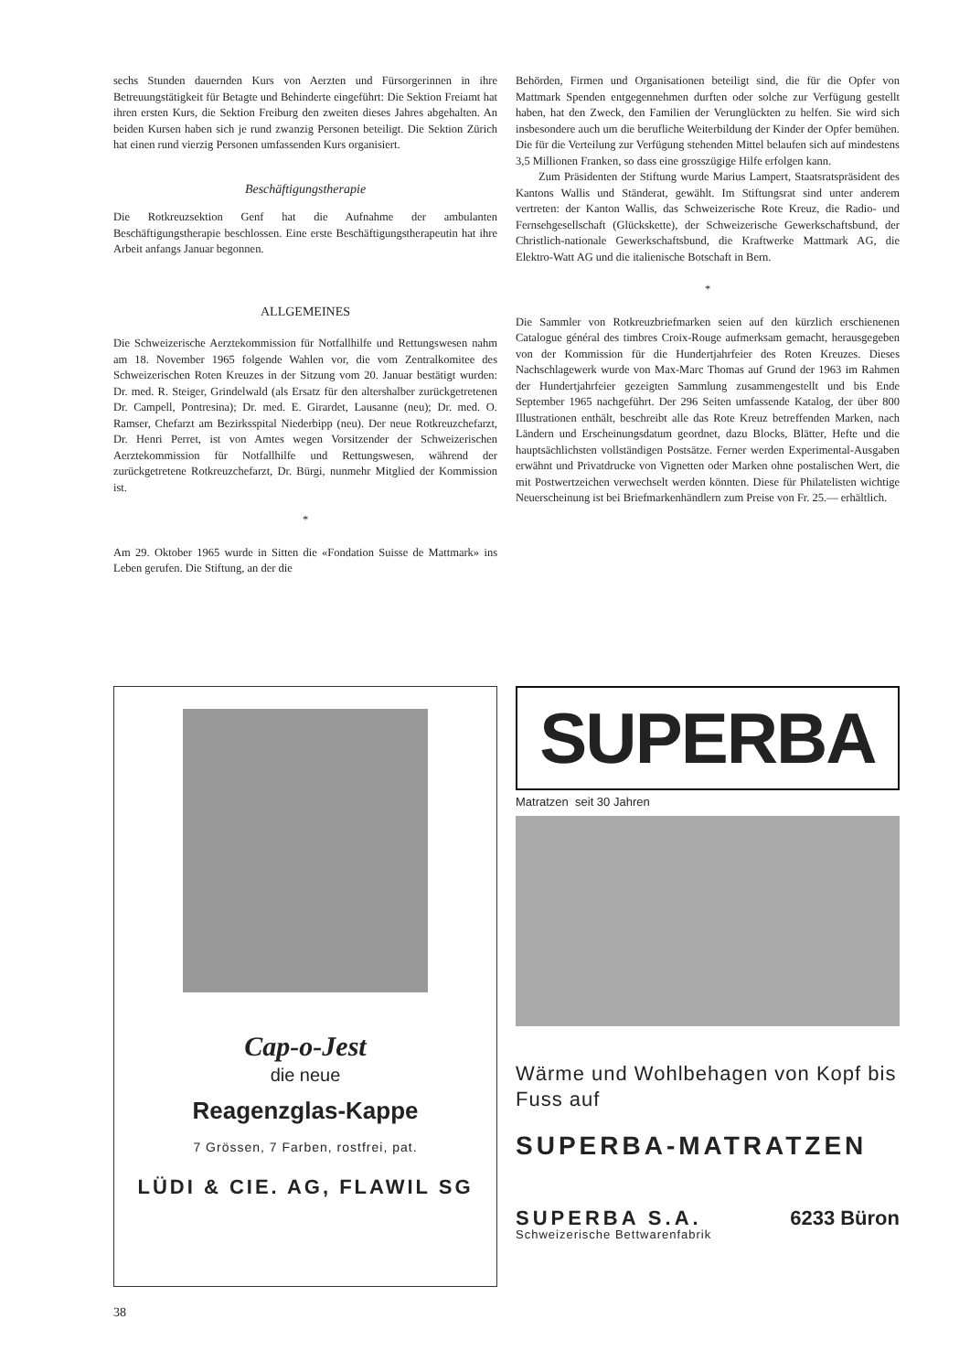sechs Stunden dauernden Kurs von Aerzten und Fürsorgerinnen in ihre Betreuungstätigkeit für Betagte und Behinderte eingeführt: Die Sektion Freiamt hat ihren ersten Kurs, die Sektion Freiburg den zweiten dieses Jahres abgehalten. An beiden Kursen haben sich je rund zwanzig Personen beteiligt. Die Sektion Zürich hat einen rund vierzig Personen umfassenden Kurs organisiert.
Beschäftigungstherapie
Die Rotkreuzsektion Genf hat die Aufnahme der ambulanten Beschäftigungstherapie beschlossen. Eine erste Beschäftigungstherapeutin hat ihre Arbeit anfangs Januar begonnen.
ALLGEMEINES
Die Schweizerische Aerztekommission für Notfallhilfe und Rettungswesen nahm am 18. November 1965 folgende Wahlen vor, die vom Zentralkomitee des Schweizerischen Roten Kreuzes in der Sitzung vom 20. Januar bestätigt wurden: Dr. med. R. Steiger, Grindelwald (als Ersatz für den altershalber zurückgetretenen Dr. Campell, Pontresina); Dr. med. E. Girardet, Lausanne (neu); Dr. med. O. Ramser, Chefarzt am Bezirksspital Niederbipp (neu). Der neue Rotkreuzchefarzt, Dr. Henri Perret, ist von Amtes wegen Vorsitzender der Schweizerischen Aerztekommission für Notfallhilfe und Rettungswesen, während der zurückgetretene Rotkreuzchefarzt, Dr. Bürgi, nunmehr Mitglied der Kommission ist.
*
Am 29. Oktober 1965 wurde in Sitten die «Fondation Suisse de Mattmark» ins Leben gerufen. Die Stiftung, an der die
Behörden, Firmen und Organisationen beteiligt sind, die für die Opfer von Mattmark Spenden entgegennehmen durften oder solche zur Verfügung gestellt haben, hat den Zweck, den Familien der Verunglückten zu helfen. Sie wird sich insbesondere auch um die berufliche Weiterbildung der Kinder der Opfer bemühen. Die für die Verteilung zur Verfügung stehenden Mittel belaufen sich auf mindestens 3,5 Millionen Franken, so dass eine grosszügige Hilfe erfolgen kann.
Zum Präsidenten der Stiftung wurde Marius Lampert, Staatsratspräsident des Kantons Wallis und Ständerat, gewählt. Im Stiftungsrat sind unter anderem vertreten: der Kanton Wallis, das Schweizerische Rote Kreuz, die Radio- und Fernsehgesellschaft (Glückskette), der Schweizerische Gewerkschaftsbund, der Christlich-nationale Gewerkschaftsbund, die Kraftwerke Mattmark AG, die Elektro-Watt AG und die italienische Botschaft in Bern.
*
Die Sammler von Rotkreuzbriefmarken seien auf den kürzlich erschienenen Catalogue général des timbres Croix-Rouge aufmerksam gemacht, herausgegeben von der Kommission für die Hundertjahrfeier des Roten Kreuzes. Dieses Nachschlagewerk wurde von Max-Marc Thomas auf Grund der 1963 im Rahmen der Hundertjahrfeier gezeigten Sammlung zusammengestellt und bis Ende September 1965 nachgeführt. Der 296 Seiten umfassende Katalog, der über 800 Illustrationen enthält, beschreibt alle das Rote Kreuz betreffenden Marken, nach Ländern und Erscheinungsdatum geordnet, dazu Blocks, Blätter, Hefte und die hauptsächlichsten vollständigen Postsätze. Ferner werden Experimental-Ausgaben erwähnt und Privatdrucke von Vignetten oder Marken ohne postalischen Wert, die mit Postwertzeichen verwechselt werden könnten. Diese für Philatelisten wichtige Neuerscheinung ist bei Briefmarkenhändlern zum Preise von Fr. 25.— erhältlich.
Cap-o-Jest
die neue
Reagenzglas-Kappe
7 Grössen, 7 Farben, rostfrei, pat.
LÜDI & CIE. AG, FLAWIL SG
SUPERBA
Matratzen seit 30 Jahren
Wärme und Wohlbehagen von Kopf bis Fuss auf
SUPERBA-MATRATZEN
SUPERBA S.A. 6233 Büron
Schweizerische Bettwarenfabrik
38